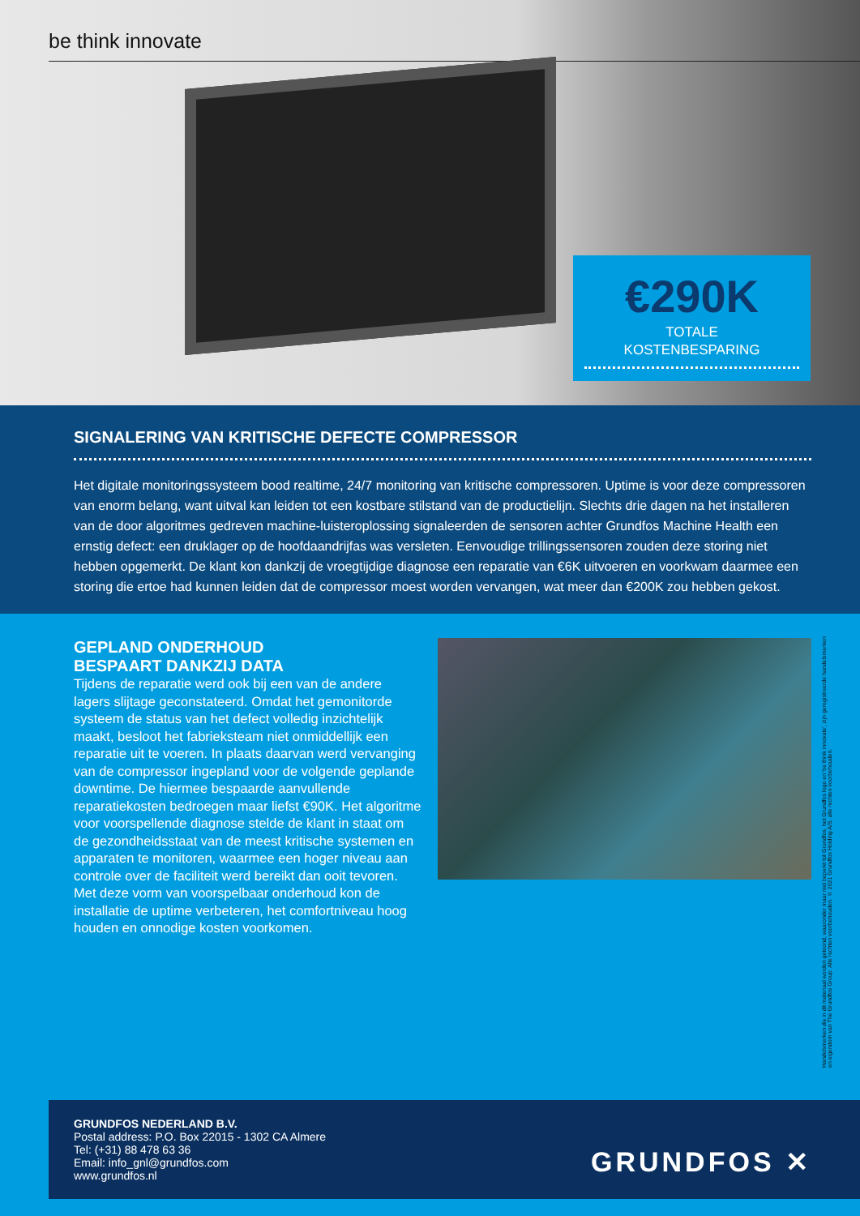be think innovate
€290K
TOTALE
KOSTENBESPARING
SIGNALERING VAN KRITISCHE DEFECTE COMPRESSOR
Het digitale monitoringssysteem bood realtime, 24/7 monitoring van kritische compressoren. Uptime is voor deze compressoren van enorm belang, want uitval kan leiden tot een kostbare stilstand van de productielijn. Slechts drie dagen na het installeren van de door algoritmes gedreven machine-luisteroplossing signaleerden de sensoren achter Grundfos Machine Health een ernstig defect: een druklager op de hoofdaandrijfas was versleten. Eenvoudige trillingssensoren zouden deze storing niet hebben opgemerkt. De klant kon dankzij de vroegtijdige diagnose een reparatie van €6K uitvoeren en voorkwam daarmee een storing die ertoe had kunnen leiden dat de compressor moest worden vervangen, wat meer dan €200K zou hebben gekost.
GEPLAND ONDERHOUD
BESPAART DANKZIJ DATA
Tijdens de reparatie werd ook bij een van de andere lagers slijtage geconstateerd. Omdat het gemonitorde systeem de status van het defect volledig inzichtelijk maakt, besloot het fabrieksteam niet onmiddellijk een reparatie uit te voeren. In plaats daarvan werd vervanging van de compressor ingepland voor de volgende geplande downtime. De hiermee bespaarde aanvullende reparatiekosten bedroegen maar liefst €90K. Het algoritme voor voorspellende diagnose stelde de klant in staat om de gezondheidsstaat van de meest kritische systemen en apparaten te monitoren, waarmee een hoger niveau aan controle over de faciliteit werd bereikt dan ooit tevoren. Met deze vorm van voorspelbaar onderhoud kon de installatie de uptime verbeteren, het comfortniveau hoog houden en onnodige kosten voorkomen.
Handelsmerken die in dit materiaal worden getoond, waaronder maar niet beperkt tot Grundfos, het Grundfos logo en 'be think innovate', zijn geregistreerde handelsmerken en eigendom van The Grundfos Group. Alle rechten voorbehouden. © 2021 Grundfos Holding A/S, alle rechten voorbehouden.
GRUNDFOS NEDERLAND B.V.
Postal address: P.O. Box 22015 - 1302 CA Almere
Tel: (+31) 88 478 63 36
Email: info_gnl@grundfos.com
www.grundfos.nl
GRUNDFOS ✕